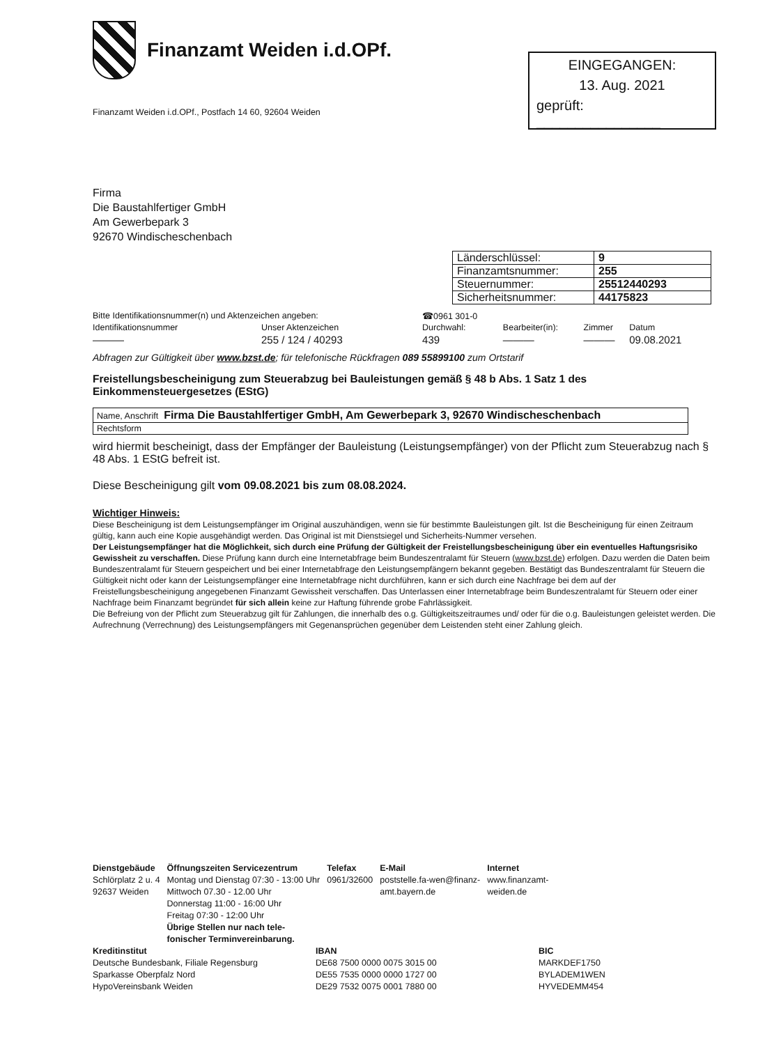Finanzamt Weiden i.d.OPf.
Finanzamt Weiden i.d.OPf., Postfach 14 60, 92604 Weiden
EINGEGANGEN:
13. Aug. 2021
geprüft: ________________
Firma
Die Baustahlfertiger GmbH
Am Gewerbepark 3
92670 Windischeschenbach
| Länderschlüssel: | 9 |
| Finanzamtsnummer: | 255 |
| Steuernummer: | 25512440293 |
| Sicherheitsnummer: | 44175823 |
| Bitte Identifikationsnummer(n) und Aktenzeichen angeben: | | ☎0961 301-0 | | | |
| Identifikationsnummer | Unser Aktenzeichen | Durchwahl: | Bearbeiter(in): | Zimmer | Datum |
| ——— | 255 / 124 / 40293 | 439 | ——— | ——— | 09.08.2021 |
Abfragen zur Gültigkeit über www.bzst.de; für telefonische Rückfragen 089 55899100 zum Ortstarif
Freistellungsbescheinigung zum Steuerabzug bei Bauleistungen gemäß § 48 b Abs. 1 Satz 1 des Einkommensteuergesetzes (EStG)
| Name, Anschrift Firma Die Baustahlfertiger GmbH, Am Gewerbepark 3, 92670 Windischeschenbach |
| Rechtsform |
wird hiermit bescheinigt, dass der Empfänger der Bauleistung (Leistungsempfänger) von der Pflicht zum Steuerabzug nach § 48 Abs. 1 EStG befreit ist.
Diese Bescheinigung gilt vom 09.08.2021 bis zum 08.08.2024.
Wichtiger Hinweis:
Diese Bescheinigung ist dem Leistungsempfänger im Original auszuhändigen, wenn sie für bestimmte Bauleistungen gilt. Ist die Bescheinigung für einen Zeitraum gültig, kann auch eine Kopie ausgehändigt werden. Das Original ist mit Dienstsiegel und Sicherheits-Nummer versehen.
Der Leistungsempfänger hat die Möglichkeit, sich durch eine Prüfung der Gültigkeit der Freistellungsbescheinigung über ein eventuelles Haftungsrisiko Gewissheit zu verschaffen. Diese Prüfung kann durch eine Internetabfrage beim Bundeszentralamt für Steuern (www.bzst.de) erfolgen. Dazu werden die Daten beim Bundeszentralamt für Steuern gespeichert und bei einer Internetabfrage den Leistungsempfängern bekannt gegeben. Bestätigt das Bundeszentralamt für Steuern die Gültigkeit nicht oder kann der Leistungsempfänger eine Internetabfrage nicht durchführen, kann er sich durch eine Nachfrage bei dem auf der Freistellungsbescheinigung angegebenen Finanzamt Gewissheit verschaffen. Das Unterlassen einer Internetabfrage beim Bundeszentralamt für Steuern oder einer Nachfrage beim Finanzamt begründet für sich allein keine zur Haftung führende grobe Fahrlässigkeit.
Die Befreiung von der Pflicht zum Steuerabzug gilt für Zahlungen, die innerhalb des o.g. Gültigkeitszeitraumes und/ oder für die o.g. Bauleistungen geleistet werden. Die Aufrechnung (Verrechnung) des Leistungsempfängers mit Gegenansprüchen gegenüber dem Leistenden steht einer Zahlung gleich.
| Dienstgebäude | Öffnungszeiten Servicezentrum | Telefax | E-Mail | Internet |
| Schlörplatz 2 u. 4 92637 Weiden | Montag und Dienstag 07:30 - 13:00 Uhr Mittwoch 07.30 - 12.00 Uhr Donnerstag 11:00 - 16:00 Uhr Freitag 07:30 - 12:00 Uhr Übrige Stellen nur nach tele- fonischer Terminvereinbarung. | 0961/32600 | poststelle.fa-wen@finanz- amt.bayern.de | www.finanzamt- weiden.de |
| Kreditinstitut | IBAN | BIC |
| Deutsche Bundesbank, Filiale Regensburg | DE68 7500 0000 0075 3015 00 | MARKDEF1750 |
| Sparkasse Oberpfalz Nord | DE55 7535 0000 0000 1727 00 | BYLADEM1WEN |
| HypoVereinsbank Weiden | DE29 7532 0075 0001 7880 00 | HYVEDEMM454 |